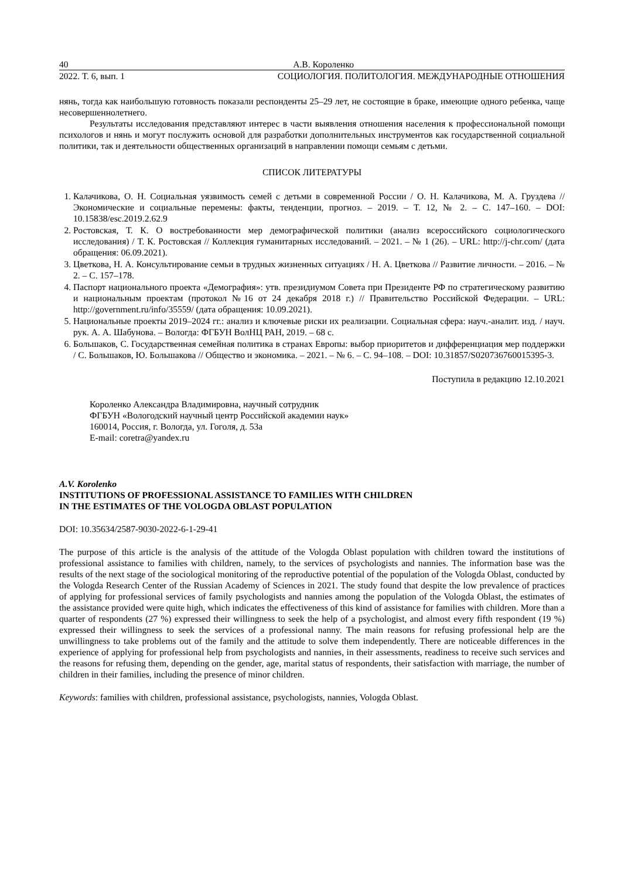40 А.В. Короленко
2022. Т. 6, вып. 1 СОЦИОЛОГИЯ. ПОЛИТОЛОГИЯ. МЕЖДУНАРОДНЫЕ ОТНОШЕНИЯ
нянь, тогда как наибольшую готовность показали респонденты 25–29 лет, не состоящие в браке, имеющие одного ребенка, чаще несовершеннолетнего.
Результаты исследования представляют интерес в части выявления отношения населения к профессиональной помощи психологов и нянь и могут послужить основой для разработки дополнительных инструментов как государственной социальной политики, так и деятельности общественных организаций в направлении помощи семьям с детьми.
СПИСОК ЛИТЕРАТУРЫ
1. Калачикова, О. Н. Социальная уязвимость семей с детьми в современной России / О. Н. Калачикова, М. А. Груздева // Экономические и социальные перемены: факты, тенденции, прогноз. – 2019. – Т. 12, № 2. – С. 147–160. – DOI: 10.15838/esc.2019.2.62.9
2. Ростовская, Т. К. О востребованности мер демографической политики (анализ всероссийского социологического исследования) / Т. К. Ростовская // Коллекция гуманитарных исследований. – 2021. – № 1 (26). – URL: http://j-chr.com/ (дата обращения: 06.09.2021).
3. Цветкова, Н. А. Консультирование семьи в трудных жизненных ситуациях / Н. А. Цветкова // Развитие личности. – 2016. – № 2. – С. 157–178.
4. Паспорт национального проекта «Демография»: утв. президиумом Совета при Президенте РФ по стратегическому развитию и национальным проектам (протокол №16 от 24 декабря 2018 г.) // Правительство Российской Федерации. – URL: http://government.ru/info/35559/ (дата обращения: 10.09.2021).
5. Национальные проекты 2019–2024 гг.: анализ и ключевые риски их реализации. Социальная сфера: науч.-аналит. изд. / науч. рук. А. А. Шабунова. – Вологда: ФГБУН ВолНЦ РАН, 2019. – 68 с.
6. Большаков, С. Государственная семейная политика в странах Европы: выбор приоритетов и дифференциация мер поддержки / С. Большаков, Ю. Большакова // Общество и экономика. – 2021. – № 6. – С. 94–108. – DOI: 10.31857/S020736760015395-3.
Поступила в редакцию 12.10.2021
Короленко Александра Владимировна, научный сотрудник
ФГБУН «Вологодский научный центр Российской академии наук»
160014, Россия, г. Вологда, ул. Гоголя, д. 53а
E-mail: coretra@yandex.ru
A.V. Korolenko
INSTITUTIONS OF PROFESSIONAL ASSISTANCE TO FAMILIES WITH CHILDREN
IN THE ESTIMATES OF THE VOLOGDA OBLAST POPULATION
DOI: 10.35634/2587-9030-2022-6-1-29-41
The purpose of this article is the analysis of the attitude of the Vologda Oblast population with children toward the institutions of professional assistance to families with children, namely, to the services of psychologists and nannies. The information base was the results of the next stage of the sociological monitoring of the reproductive potential of the population of the Vologda Oblast, conducted by the Vologda Research Center of the Russian Academy of Sciences in 2021. The study found that despite the low prevalence of practices of applying for professional services of family psychologists and nannies among the population of the Vologda Oblast, the estimates of the assistance provided were quite high, which indicates the effectiveness of this kind of assistance for families with children. More than a quarter of respondents (27 %) expressed their willingness to seek the help of a psychologist, and almost every fifth respondent (19 %) expressed their willingness to seek the services of a professional nanny. The main reasons for refusing professional help are the unwillingness to take problems out of the family and the attitude to solve them independently. There are noticeable differences in the experience of applying for professional help from psychologists and nannies, in their assessments, readiness to receive such services and the reasons for refusing them, depending on the gender, age, marital status of respondents, their satisfaction with marriage, the number of children in their families, including the presence of minor children.
Keywords: families with children, professional assistance, psychologists, nannies, Vologda Oblast.